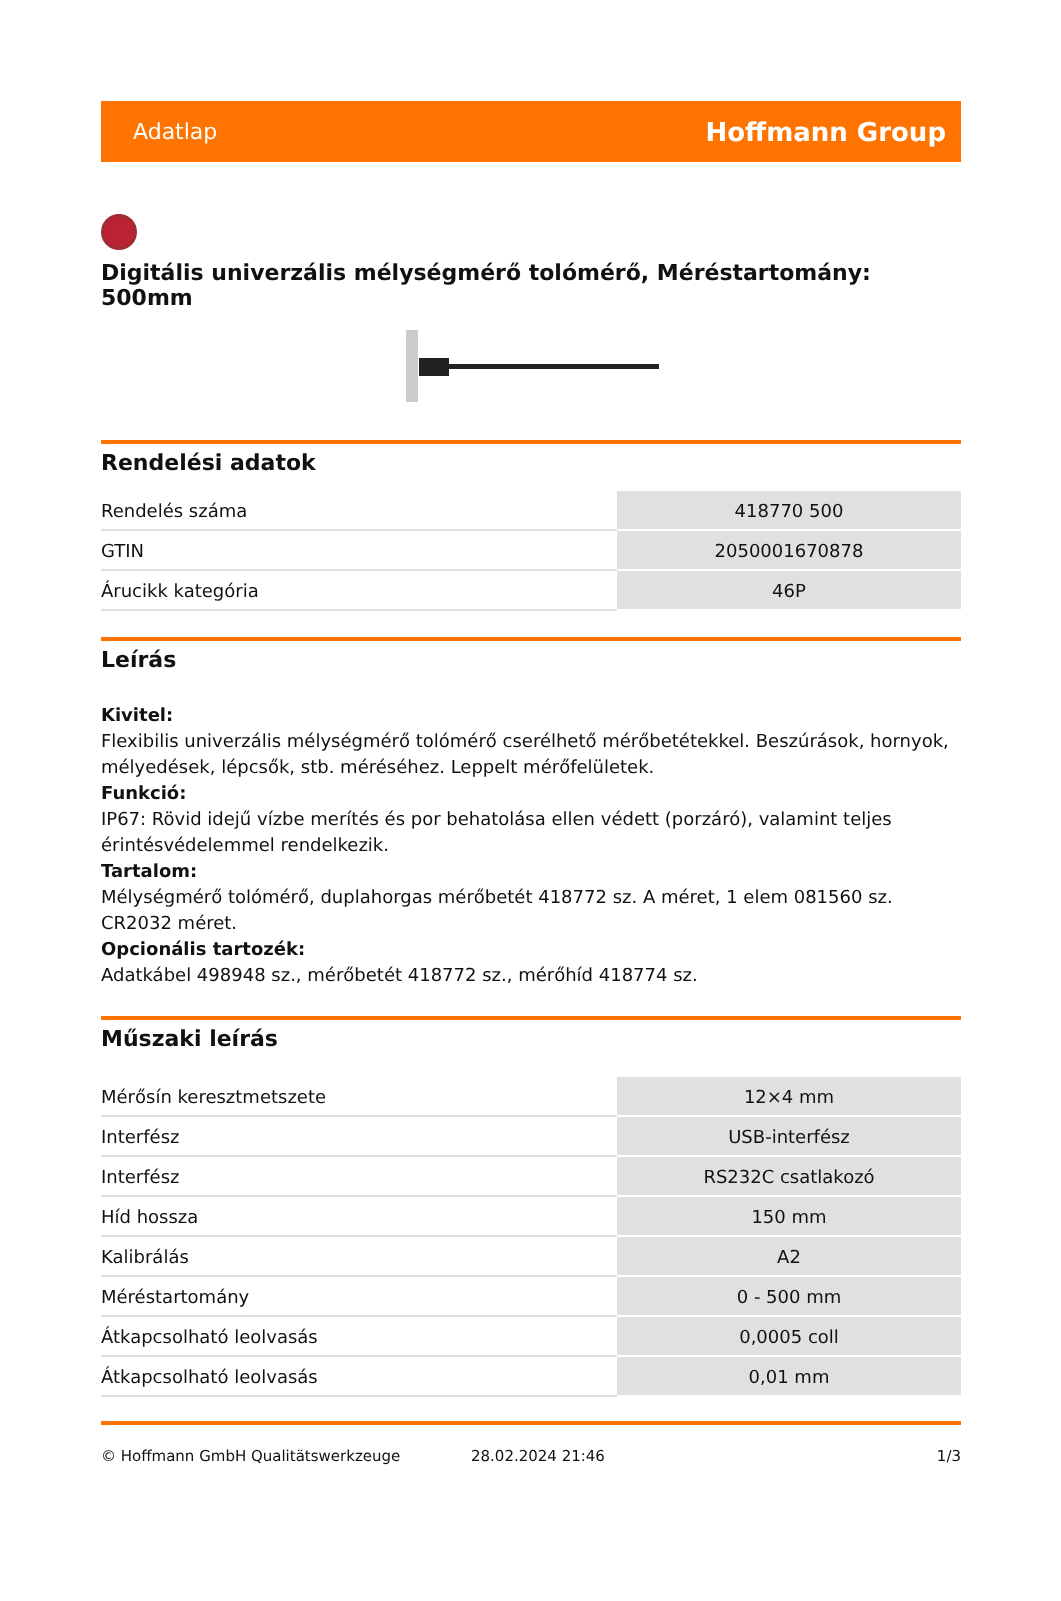Adatlap Hoffmann Group
Digitális univerzális mélységmérő tolómérő, Méréstartomány: 500mm
Rendelési adatok
| Rendelés száma | 418770 500 |
| GTIN | 2050001670878 |
| Árucikk kategória | 46P |
Leírás
Kivitel:
Flexibilis univerzális mélységmérő tolómérő cserélhető mérőbetétekkel. Beszúrások, hornyok, mélyedések, lépcsők, stb. méréséhez. Leppelt mérőfelületek.
Funkció:
IP67: Rövid idejű vízbe merítés és por behatolása ellen védett (porzáró), valamint teljes érintésvédelemmel rendelkezik.
Tartalom:
Mélységmérő tolómérő, duplahorgas mérőbetét 418772 sz. A méret, 1 elem 081560 sz. CR2032 méret.
Opcionális tartozék:
Adatkábel 498948 sz., mérőbetét 418772 sz., mérőhíd 418774 sz.
Műszaki leírás
| Mérősín keresztmetszete | 12×4 mm |
| Interfész | USB-interfész |
| Interfész | RS232C csatlakozó |
| Híd hossza | 150 mm |
| Kalibrálás | A2 |
| Méréstartomány | 0 - 500 mm |
| Átkapcsolható leolvasás | 0,0005 coll |
| Átkapcsolható leolvasás | 0,01 mm |
© Hoffmann GmbH Qualitätswerkzeuge 28.02.2024 21:46 1/3